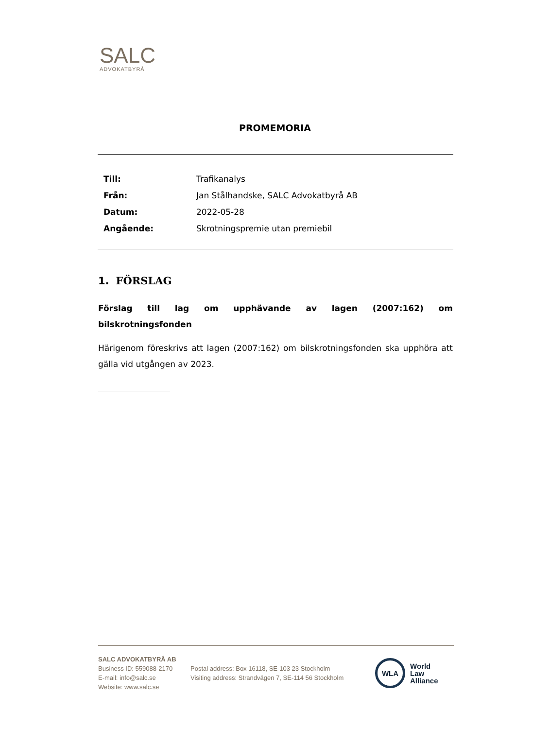SALC
ADVOKATBYRÅ
PROMEMORIA
| Till: | Trafikanalys |
| Från: | Jan Stålhandske, SALC Advokatbyrå AB |
| Datum: | 2022-05-28 |
| Angående: | Skrotningspremie utan premiebil |
1. FÖRSLAG
Förslag till lag om upphävande av lagen (2007:162) om bilskrotningsfonden
Härigenom föreskrivs att lagen (2007:162) om bilskrotningsfonden ska upphöra att gälla vid utgången av 2023.
SALC ADVOKATBYRÅ AB
Business ID: 559088-2170
E-mail: info@salc.se
Website: www.salc.se
Postal address: Box 16118, SE-103 23 Stockholm
Visiting address: Strandvägen 7, SE-114 56 Stockholm
WLA
World
Law
Alliance